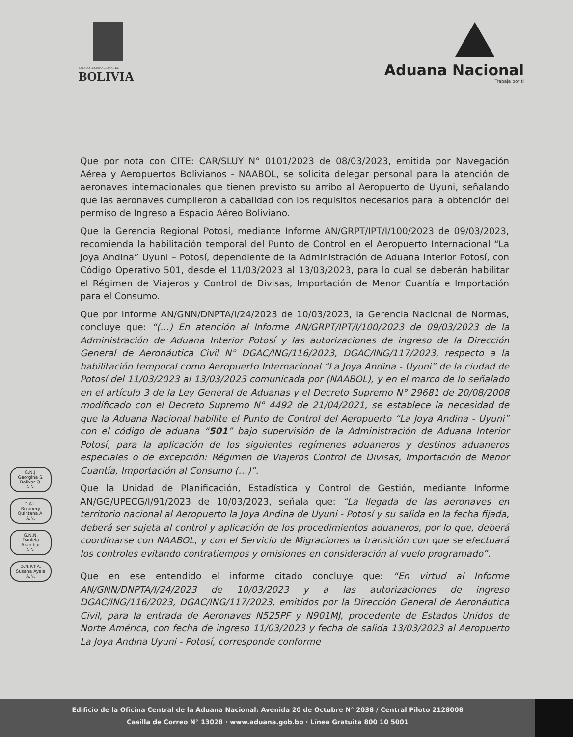ESTADO PLURINACIONAL DE
BOLIVIA
Aduana Nacional
Trabaja por ti
Que por nota con CITE: CAR/SLUY N° 0101/2023 de 08/03/2023, emitida por Navegación Aérea y Aeropuertos Bolivianos - NAABOL, se solicita delegar personal para la atención de aeronaves internacionales que tienen previsto su arribo al Aeropuerto de Uyuni, señalando que las aeronaves cumplieron a cabalidad con los requisitos necesarios para la obtención del permiso de Ingreso a Espacio Aéreo Boliviano.
Que la Gerencia Regional Potosí, mediante Informe AN/GRPT/IPT/I/100/2023 de 09/03/2023, recomienda la habilitación temporal del Punto de Control en el Aeropuerto Internacional “La Joya Andina” Uyuni – Potosí, dependiente de la Administración de Aduana Interior Potosí, con Código Operativo 501, desde el 11/03/2023 al 13/03/2023, para lo cual se deberán habilitar el Régimen de Viajeros y Control de Divisas, Importación de Menor Cuantía e Importación para el Consumo.
Que por Informe AN/GNN/DNPTA/I/24/2023 de 10/03/2023, la Gerencia Nacional de Normas, concluye que: “(…) En atención al Informe AN/GRPT/IPT/I/100/2023 de 09/03/2023 de la Administración de Aduana Interior Potosí y las autorizaciones de ingreso de la Dirección General de Aeronáutica Civil N° DGAC/ING/116/2023, DGAC/ING/117/2023, respecto a la habilitación temporal como Aeropuerto Internacional “La Joya Andina - Uyuni” de la ciudad de Potosí del 11/03/2023 al 13/03/2023 comunicada por (NAABOL), y en el marco de lo señalado en el artículo 3 de la Ley General de Aduanas y el Decreto Supremo N° 29681 de 20/08/2008 modificado con el Decreto Supremo N° 4492 de 21/04/2021, se establece la necesidad de que la Aduana Nacional habilite el Punto de Control del Aeropuerto “La Joya Andina - Uyuni” con el código de aduana “501” bajo supervisión de la Administración de Aduana Interior Potosí, para la aplicación de los siguientes regímenes aduaneros y destinos aduaneros especiales o de excepción: Régimen de Viajeros Control de Divisas, Importación de Menor Cuantía, Importación al Consumo (…)”.
Que la Unidad de Planificación, Estadística y Control de Gestión, mediante Informe AN/GG/UPECG/I/91/2023 de 10/03/2023, señala que: “La llegada de las aeronaves en territorio nacional al Aeropuerto la Joya Andina de Uyuni - Potosí y su salida en la fecha fijada, deberá ser sujeta al control y aplicación de los procedimientos aduaneros, por lo que, deberá coordinarse con NAABOL, y con el Servicio de Migraciones la transición con que se efectuará los controles evitando contratiempos y omisiones en consideración al vuelo programado”.
Que en ese entendido el informe citado concluye que: “En virtud al Informe AN/GNN/DNPTA/I/24/2023 de 10/03/2023 y a las autorizaciones de ingreso DGAC/ING/116/2023, DGAC/ING/117/2023, emitidos por la Dirección General de Aeronáutica Civil, para la entrada de Aeronaves N525PF y N901MJ, procedente de Estados Unidos de Norte América, con fecha de ingreso 11/03/2023 y fecha de salida 13/03/2023 al Aeropuerto La Joya Andina Uyuni - Potosí, corresponde conforme
G.N.J.
Georgina S. Bolivar Q.
A.N.
D.A.L.
Rosmery Quintana A.
A.N.
G.N.N.
Daniela Aranibar
A.N.
D.N.P.T.A.
Susana Ayala
A.N.
Edificio de la Oficina Central de la Aduana Nacional: Avenida 20 de Octubre N° 2038 / Central Piloto 2128008
Casilla de Correo N° 13028 · www.aduana.gob.bo · Línea Gratuita 800 10 5001